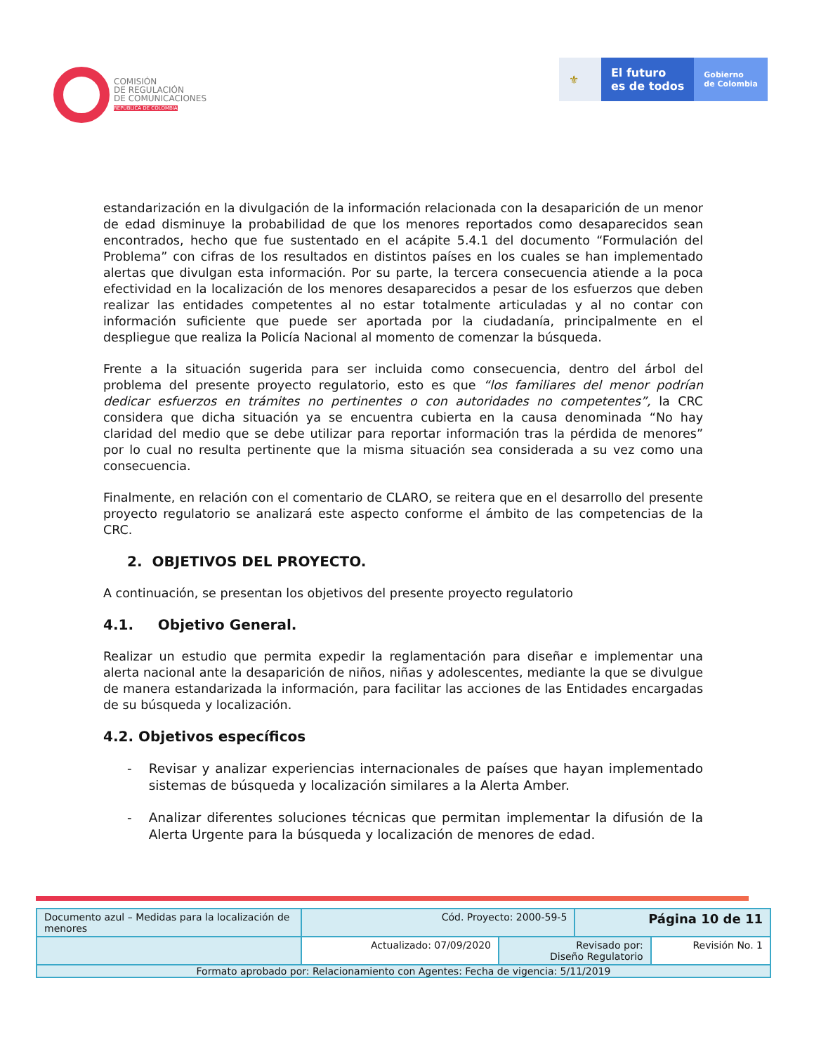COMISIÓN
DE REGULACIÓN
DE COMUNICACIONES
REPÚBLICA DE COLOMBIA
⚜ El futuro
es de todos
Gobierno
de Colombia
estandarización en la divulgación de la información relacionada con la desaparición de un menor de edad disminuye la probabilidad de que los menores reportados como desaparecidos sean encontrados, hecho que fue sustentado en el acápite 5.4.1 del documento “Formulación del Problema” con cifras de los resultados en distintos países en los cuales se han implementado alertas que divulgan esta información. Por su parte, la tercera consecuencia atiende a la poca efectividad en la localización de los menores desaparecidos a pesar de los esfuerzos que deben realizar las entidades competentes al no estar totalmente articuladas y al no contar con información suficiente que puede ser aportada por la ciudadanía, principalmente en el despliegue que realiza la Policía Nacional al momento de comenzar la búsqueda.
Frente a la situación sugerida para ser incluida como consecuencia, dentro del árbol del problema del presente proyecto regulatorio, esto es que “los familiares del menor podrían dedicar esfuerzos en trámites no pertinentes o con autoridades no competentes”, la CRC considera que dicha situación ya se encuentra cubierta en la causa denominada “No hay claridad del medio que se debe utilizar para reportar información tras la pérdida de menores” por lo cual no resulta pertinente que la misma situación sea considerada a su vez como una consecuencia.
Finalmente, en relación con el comentario de CLARO, se reitera que en el desarrollo del presente proyecto regulatorio se analizará este aspecto conforme el ámbito de las competencias de la CRC.
2. OBJETIVOS DEL PROYECTO.
A continuación, se presentan los objetivos del presente proyecto regulatorio
4.1. Objetivo General.
Realizar un estudio que permita expedir la reglamentación para diseñar e implementar una alerta nacional ante la desaparición de niños, niñas y adolescentes, mediante la que se divulgue de manera estandarizada la información, para facilitar las acciones de las Entidades encargadas de su búsqueda y localización.
4.2. Objetivos específicos
- Revisar y analizar experiencias internacionales de países que hayan implementado sistemas de búsqueda y localización similares a la Alerta Amber.
- Analizar diferentes soluciones técnicas que permitan implementar la difusión de la Alerta Urgente para la búsqueda y localización de menores de edad.
| Documento azul – Medidas para la localización de menores | Cód. Proyecto: 2000-59-5 | | Página 10 de 11 | |
| | Actualizado: 07/09/2020 | Revisado por: Diseño Regulatorio | | Revisión No. 1 |
| Formato aprobado por: Relacionamiento con Agentes: Fecha de vigencia: 5/11/2019 | | | | |